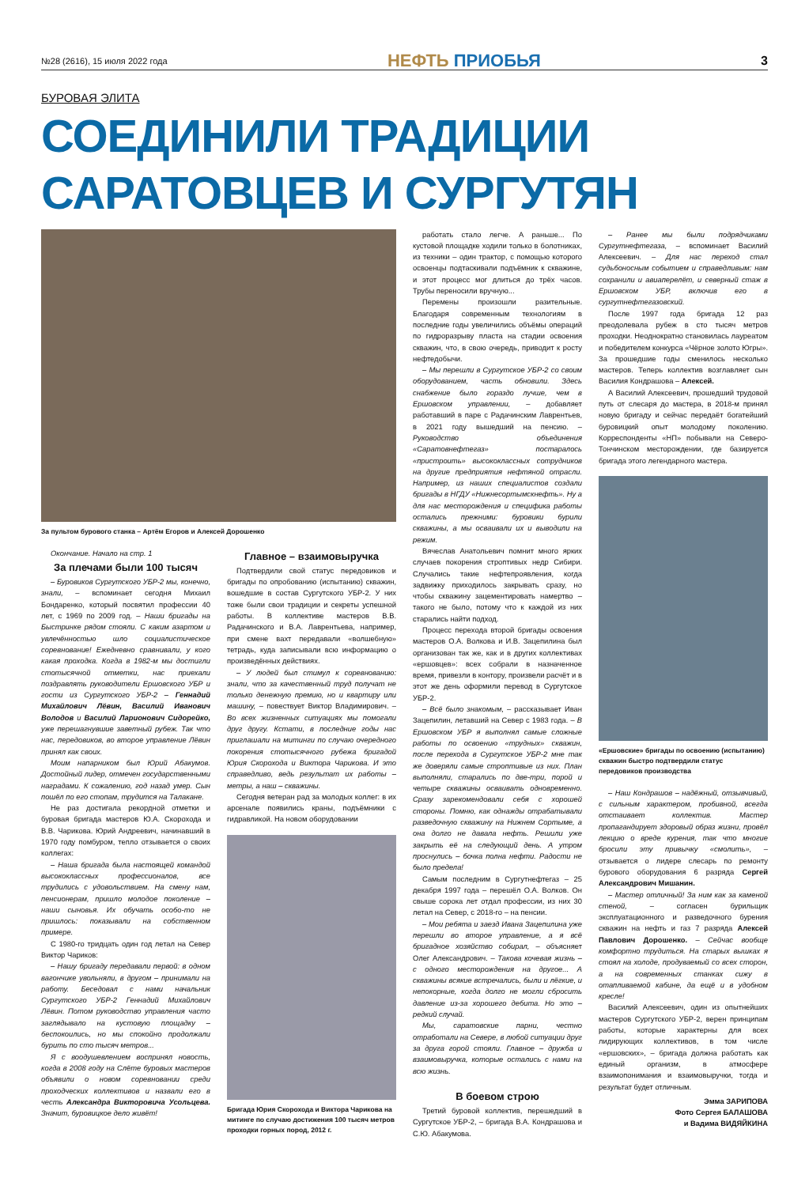№28 (2616), 15 июля 2022 года НЕФТЬ ПРИОБЬЯ 3
БУРОВАЯ ЭЛИТА
СОЕДИНИЛИ ТРАДИЦИИ
САРАТОВЦЕВ И СУРГУТЯН
За пультом бурового станка – Артём Егоров и Алексей Дорошенко
Окончание. Начало на стр. 1
За плечами были 100 тысяч
– Буровиков Сургутского УБР-2 мы, конечно, знали, – вспоминает сегодня Михаил Бондаренко, который посвятил профессии 40 лет, с 1969 по 2009 год. – Наши бригады на Быстринке рядом стояли. С каким азартом и увлечённостью шло социалистическое соревнование! Ежедневно сравнивали, у кого какая проходка. Когда в 1982-м мы достигли стотысячной отметки, нас приехали поздравлять руководители Ершовского УБР и гости из Сургутского УБР-2 – Геннадий Михайлович Лёвин, Василий Иванович Володов и Василий Ларионович Сидорейко, уже перешагнувшие заветный рубеж. Так что нас, передовиков, во второе управление Лёвин принял как своих.
Моим напарником был Юрий Абакумов. Достойный лидер, отмечен государственными наградами. К сожалению, год назад умер. Сын пошёл по его стопам, трудится на Талакане.
Не раз достигала рекордной отметки и буровая бригада мастеров Ю.А. Скорохода и В.В. Чарикова. Юрий Андреевич, начинавший в 1970 году помбуром, тепло отзывается о своих коллегах:
– Наша бригада была настоящей командой высококлассных профессионалов, все трудились с удовольствием. На смену нам, пенсионерам, пришло молодое поколение – наши сыновья. Их обучать особо-то не пришлось: показывали на собственном примере.
С 1980-го тридцать один год летал на Север Виктор Чариков:
– Нашу бригаду передавали первой: в одном вагончике увольняли, в другом – принимали на работу. Беседовал с нами начальник Сургутского УБР-2 Геннадий Михайлович Лёвин. Потом руководство управления часто заглядывало на кустовую площадку – беспокоились, но мы спокойно продолжали бурить по сто тысяч метров...
Я с воодушевлением воспринял новость, когда в 2008 году на Слёте буровых мастеров объявили о новом соревновании среди проходческих коллективов и назвали его в честь Александра Викторовича Усольцева. Значит, буровицкое дело живёт!
Главное – взаимовыручка
Подтвердили свой статус передовиков и бригады по опробованию (испытанию) скважин, вошедшие в состав Сургутского УБР-2. У них тоже были свои традиции и секреты успешной работы. В коллективе мастеров В.В. Радачинского и В.А. Лаврентьева, например, при смене вахт передавали «волшебную» тетрадь, куда записывали всю информацию о произведённых действиях.
– У людей был стимул к соревнованию: знали, что за качественный труд получат не только денежную премию, но и квартиру или машину, – повествует Виктор Владимирович. – Во всех жизненных ситуациях мы помогали друг другу. Кстати, в последние годы нас приглашали на митинги по случаю очередного покорения стотысячного рубежа бригадой Юрия Скорохода и Виктора Чарикова. И это справедливо, ведь результат их работы – метры, а наш – скважины.
Сегодня ветеран рад за молодых коллег: в их арсенале появились краны, подъёмники с гидравликой. На новом оборудовании
Бригада Юрия Скорохода и Виктора Чарикова на митинге по случаю достижения 100 тысяч метров проходки горных пород, 2012 г.
работать стало легче. А раньше... По кустовой площадке ходили только в болотниках, из техники – один трактор, с помощью которого освоенцы подтаскивали подъёмник к скважине, и этот процесс мог длиться до трёх часов. Трубы переносили вручную...
Перемены произошли разительные. Благодаря современным технологиям в последние годы увеличились объёмы операций по гидроразрыву пласта на стадии освоения скважин, что, в свою очередь, приводит к росту нефтедобычи.
– Мы перешли в Сургутское УБР-2 со своим оборудованием, часть обновили. Здесь снабжение было гораздо лучше, чем в Ершовском управлении, – добавляет работавший в паре с Радачинским Лаврентьев, в 2021 году вышедший на пенсию. – Руководство объединения «Саратовнефтегаз» постаралось «пристроить» высококлассных сотрудников на другие предприятия нефтяной отрасли. Например, из наших специалистов создали бригады в НГДУ «Нижнесортымскнефть». Ну а для нас месторождения и специфика работы остались прежними: буровики бурили скважины, а мы осваивали их и выводили на режим.
Вячеслав Анатольевич помнит много ярких случаев покорения строптивых недр Сибири. Случались такие нефтепроявления, когда задвижку приходилось закрывать сразу, но чтобы скважину зацементировать намертво – такого не было, потому что к каждой из них старались найти подход.
Процесс перехода второй бригады освоения мастеров О.А. Волкова и И.В. Зацепилина был организован так же, как и в других коллективах «ершовцев»: всех собрали в назначенное время, привезли в контору, произвели расчёт и в этот же день оформили перевод в Сургутское УБР-2.
– Всё было знакомым, – рассказывает Иван Зацепилин, летавший на Север с 1983 года. – В Ершовском УБР я выполнял самые сложные работы по освоению «трудных» скважин, после перехода в Сургутское УБР-2 мне так же доверяли самые строптивые из них. План выполняли, старались по две-три, порой и четыре скважины осваивать одновременно. Сразу зарекомендовали себя с хорошей стороны. Помню, как однажды отрабатывали разведочную скважину на Нижнем Сортыме, а она долго не давала нефть. Решили уже закрыть её на следующий день. А утром проснулись – бочка полна нефти. Радости не было предела!
Самым последним в Сургутнефтегаз – 25 декабря 1997 года – перешёл О.А. Волков. Он свыше сорока лет отдал профессии, из них 30 летал на Север, с 2018-го – на пенсии.
– Мои ребята и заезд Ивана Зацепилина уже перешли во второе управление, а я всё бригадное хозяйство собирал, – объясняет Олег Александрович. – Такова кочевая жизнь – с одного месторождения на другое... А скважины всякие встречались, были и лёгкие, и непокорные, когда долго не могли сбросить давление из-за хорошего дебита. Но это – редкий случай.
Мы, саратовские парни, честно отработали на Севере, в любой ситуации друг за друга горой стояли. Главное – дружба и взаимовыручка, которые остались с нами на всю жизнь.
В боевом строю
Третий буровой коллектив, перешедший в Сургутское УБР-2, – бригада В.А. Кондрашова и С.Ю. Абакумова.
– Ранее мы были подрядчиками Сургутнефтегаза, – вспоминает Василий Алексеевич. – Для нас переход стал судьбоносным событием и справедливым: нам сохранили и авиаперелёт, и северный стаж в Ершовском УБР, включив его в сургутнефтегазовский.
После 1997 года бригада 12 раз преодолевала рубеж в сто тысяч метров проходки. Неоднократно становилась лауреатом и победителем конкурса «Чёрное золото Югры». За прошедшие годы сменилось несколько мастеров. Теперь коллектив возглавляет сын Василия Кондрашова – Алексей.
А Василий Алексеевич, прошедший трудовой путь от слесаря до мастера, в 2018-м принял новую бригаду и сейчас передаёт богатейший буровицкий опыт молодому поколению. Корреспонденты «НП» побывали на Северо-Тончинском месторождении, где базируется бригада этого легендарного мастера.
«Ершовские» бригады по освоению (испытанию) скважин быстро подтвердили статус передовиков производства
– Наш Кондрашов – надёжный, отзывчивый, с сильным характером, пробивной, всегда отстаивает коллектив. Мастер пропагандирует здоровый образ жизни, провёл лекцию о вреде курения, так что многие бросили эту привычку «смолить», – отзывается о лидере слесарь по ремонту бурового оборудования 6 разряда Сергей Александрович Мишанин.
– Мастер отличный! За ним как за каменой стеной, – согласен бурильщик эксплуатационного и разведочного бурения скважин на нефть и газ 7 разряда Алексей Павлович Дорошенко. – Сейчас вообще комфортно трудиться. На старых вышках я стоял на холоде, продуваемый со всех сторон, а на современных станках сижу в отапливаемой кабине, да ещё и в удобном кресле!
Василий Алексеевич, один из опытнейших мастеров Сургутского УБР-2, верен принципам работы, которые характерны для всех лидирующих коллективов, в том числе «ершовских», – бригада должна работать как единый организм, в атмосфере взаимопонимания и взаимовыручки, тогда и результат будет отличным.
Эмма ЗАРИПОВА
Фото Сергея БАЛАШОВА
и Вадима ВИДЯЙКИНА